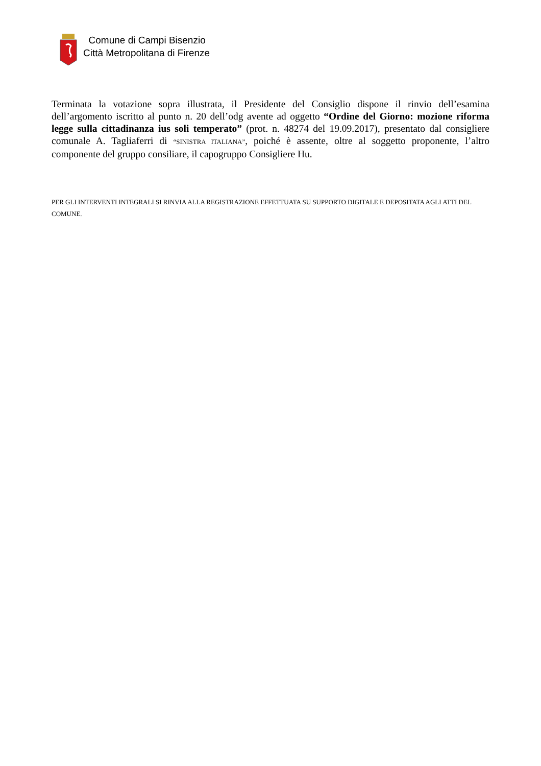Comune di Campi Bisenzio
Città Metropolitana di Firenze
Terminata la votazione sopra illustrata, il Presidente del Consiglio dispone il rinvio dell’esamina dell’argomento iscritto al punto n. 20 dell’odg avente ad oggetto “Ordine del Giorno: mozione riforma legge sulla cittadinanza ius soli temperato” (prot. n. 48274 del 19.09.2017), presentato dal consigliere comunale A. Tagliaferri di “SINISTRA ITALIANA”, poiché è assente, oltre al soggetto proponente, l’altro componente del gruppo consiliare, il capogruppo Consigliere Hu.
PER GLI INTERVENTI INTEGRALI SI RINVIA ALLA REGISTRAZIONE EFFETTUATA SU SUPPORTO DIGITALE E DEPOSITATA AGLI ATTI DEL COMUNE.